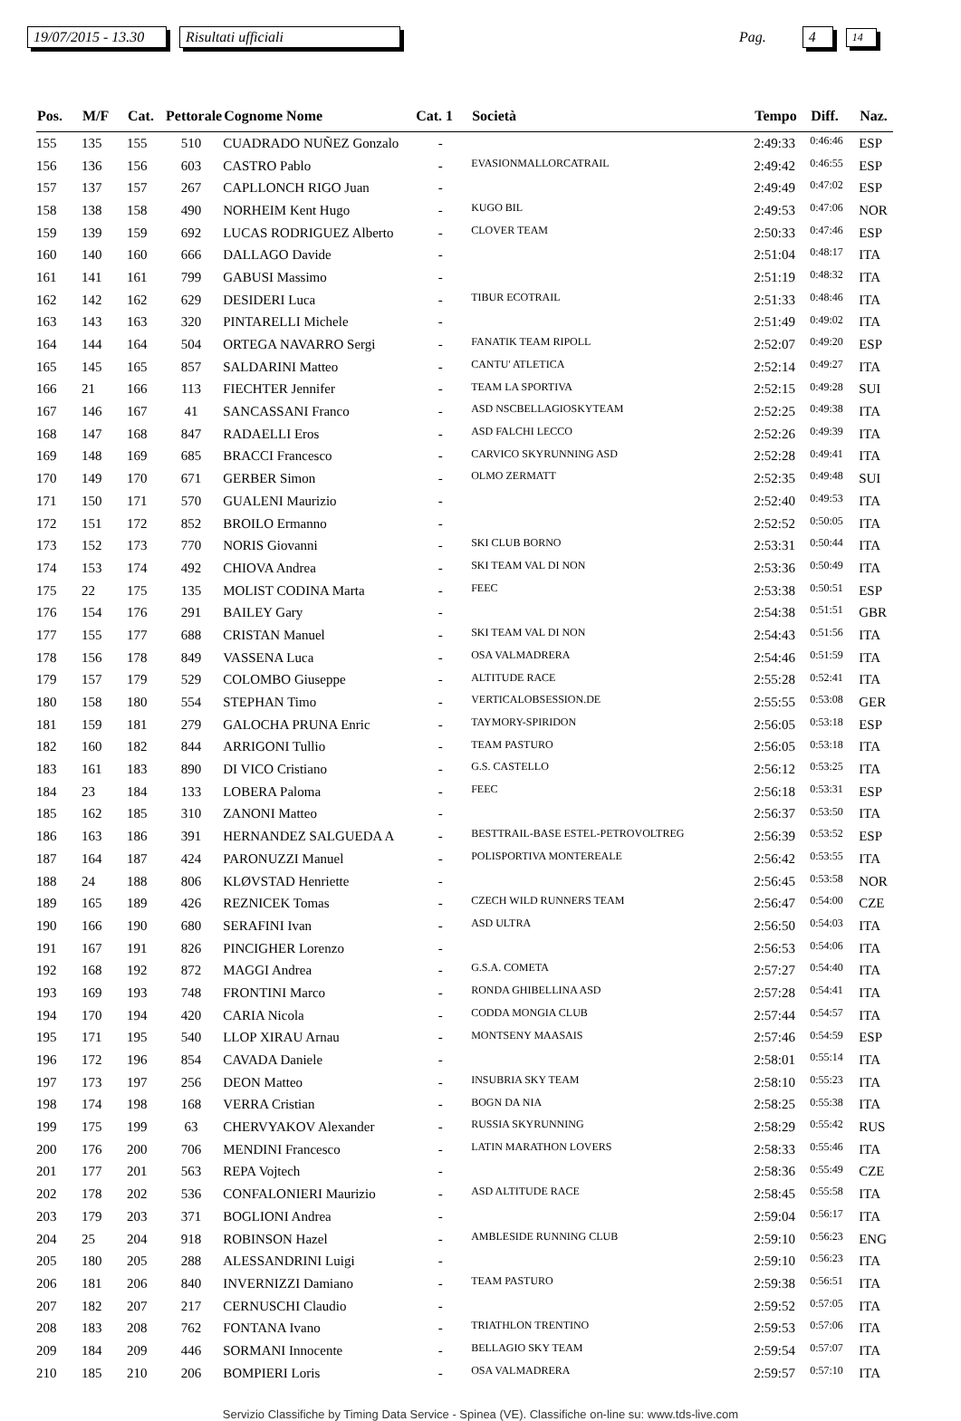19/07/2015 - 13.30 Risultati ufficiali Pag. 4 14
| Pos. | M/F | Cat. | Pettorale | Cognome Nome | Cat. 1 | Società | Tempo | Diff. | Naz. |
| --- | --- | --- | --- | --- | --- | --- | --- | --- | --- |
| 155 | 135 | 155 | 510 | CUADRADO NUÑEZ Gonzalo | - | | 2:49:33 | 0:46:46 | ESP |
| 156 | 136 | 156 | 603 | CASTRO Pablo | - | EVASIONMALLORCATRAIL | 2:49:42 | 0:46:55 | ESP |
| 157 | 137 | 157 | 267 | CAPLLONCH RIGO Juan | - | | 2:49:49 | 0:47:02 | ESP |
| 158 | 138 | 158 | 490 | NORHEIM Kent Hugo | - | KUGO BIL | 2:49:53 | 0:47:06 | NOR |
| 159 | 139 | 159 | 692 | LUCAS RODRIGUEZ Alberto | - | CLOVER TEAM | 2:50:33 | 0:47:46 | ESP |
| 160 | 140 | 160 | 666 | DALLAGO Davide | - | | 2:51:04 | 0:48:17 | ITA |
| 161 | 141 | 161 | 799 | GABUSI Massimo | - | | 2:51:19 | 0:48:32 | ITA |
| 162 | 142 | 162 | 629 | DESIDERI Luca | - | TIBUR ECOTRAIL | 2:51:33 | 0:48:46 | ITA |
| 163 | 143 | 163 | 320 | PINTARELLI Michele | - | | 2:51:49 | 0:49:02 | ITA |
| 164 | 144 | 164 | 504 | ORTEGA NAVARRO Sergi | - | FANATIK TEAM RIPOLL | 2:52:07 | 0:49:20 | ESP |
| 165 | 145 | 165 | 857 | SALDARINI Matteo | - | CANTU' ATLETICA | 2:52:14 | 0:49:27 | ITA |
| 166 | 21 | 166 | 113 | FIECHTER Jennifer | - | TEAM LA SPORTIVA | 2:52:15 | 0:49:28 | SUI |
| 167 | 146 | 167 | 41 | SANCASSANI Franco | - | ASD NSCBELLAGIOSKYTEAM | 2:52:25 | 0:49:38 | ITA |
| 168 | 147 | 168 | 847 | RADAELLI Eros | - | ASD FALCHI LECCO | 2:52:26 | 0:49:39 | ITA |
| 169 | 148 | 169 | 685 | BRACCI Francesco | - | CARVICO SKYRUNNING ASD | 2:52:28 | 0:49:41 | ITA |
| 170 | 149 | 170 | 671 | GERBER Simon | - | OLMO ZERMATT | 2:52:35 | 0:49:48 | SUI |
| 171 | 150 | 171 | 570 | GUALENI Maurizio | - | | 2:52:40 | 0:49:53 | ITA |
| 172 | 151 | 172 | 852 | BROILO Ermanno | - | | 2:52:52 | 0:50:05 | ITA |
| 173 | 152 | 173 | 770 | NORIS Giovanni | - | SKI CLUB BORNO | 2:53:31 | 0:50:44 | ITA |
| 174 | 153 | 174 | 492 | CHIOVA Andrea | - | SKI TEAM VAL DI NON | 2:53:36 | 0:50:49 | ITA |
| 175 | 22 | 175 | 135 | MOLIST CODINA Marta | - | FEEC | 2:53:38 | 0:50:51 | ESP |
| 176 | 154 | 176 | 291 | BAILEY Gary | - | | 2:54:38 | 0:51:51 | GBR |
| 177 | 155 | 177 | 688 | CRISTAN Manuel | - | SKI TEAM VAL DI NON | 2:54:43 | 0:51:56 | ITA |
| 178 | 156 | 178 | 849 | VASSENA Luca | - | OSA VALMADRERA | 2:54:46 | 0:51:59 | ITA |
| 179 | 157 | 179 | 529 | COLOMBO Giuseppe | - | ALTITUDE RACE | 2:55:28 | 0:52:41 | ITA |
| 180 | 158 | 180 | 554 | STEPHAN Timo | - | VERTICALOBSESSION.DE | 2:55:55 | 0:53:08 | GER |
| 181 | 159 | 181 | 279 | GALOCHA PRUNA Enric | - | TAYMORY-SPIRIDON | 2:56:05 | 0:53:18 | ESP |
| 182 | 160 | 182 | 844 | ARRIGONI Tullio | - | TEAM PASTURO | 2:56:05 | 0:53:18 | ITA |
| 183 | 161 | 183 | 890 | DI VICO Cristiano | - | G.S. CASTELLO | 2:56:12 | 0:53:25 | ITA |
| 184 | 23 | 184 | 133 | LOBERA Paloma | - | FEEC | 2:56:18 | 0:53:31 | ESP |
| 185 | 162 | 185 | 310 | ZANONI Matteo | - | | 2:56:37 | 0:53:50 | ITA |
| 186 | 163 | 186 | 391 | HERNANDEZ SALGUEDA A | - | BESTTRAIL-BASE ESTEL-PETROVOLTREG | 2:56:39 | 0:53:52 | ESP |
| 187 | 164 | 187 | 424 | PARONUZZI Manuel | - | POLISPORTIVA MONTEREALE | 2:56:42 | 0:53:55 | ITA |
| 188 | 24 | 188 | 806 | KLØVSTAD Henriette | - | | 2:56:45 | 0:53:58 | NOR |
| 189 | 165 | 189 | 426 | REZNICEK Tomas | - | CZECH WILD RUNNERS TEAM | 2:56:47 | 0:54:00 | CZE |
| 190 | 166 | 190 | 680 | SERAFINI Ivan | - | ASD ULTRA | 2:56:50 | 0:54:03 | ITA |
| 191 | 167 | 191 | 826 | PINCIGHER Lorenzo | - | | 2:56:53 | 0:54:06 | ITA |
| 192 | 168 | 192 | 872 | MAGGI Andrea | - | G.S.A. COMETA | 2:57:27 | 0:54:40 | ITA |
| 193 | 169 | 193 | 748 | FRONTINI Marco | - | RONDA GHIBELLINA ASD | 2:57:28 | 0:54:41 | ITA |
| 194 | 170 | 194 | 420 | CARIA Nicola | - | CODDA MONGIA CLUB | 2:57:44 | 0:54:57 | ITA |
| 195 | 171 | 195 | 540 | LLOP XIRAU Arnau | - | MONTSENY MAASAIS | 2:57:46 | 0:54:59 | ESP |
| 196 | 172 | 196 | 854 | CAVADA Daniele | - | | 2:58:01 | 0:55:14 | ITA |
| 197 | 173 | 197 | 256 | DEON Matteo | - | INSUBRIA SKY TEAM | 2:58:10 | 0:55:23 | ITA |
| 198 | 174 | 198 | 168 | VERRA Cristian | - | BOGN DA NIA | 2:58:25 | 0:55:38 | ITA |
| 199 | 175 | 199 | 63 | CHERVYAKOV Alexander | - | RUSSIA SKYRUNNING | 2:58:29 | 0:55:42 | RUS |
| 200 | 176 | 200 | 706 | MENDINI Francesco | - | LATIN MARATHON LOVERS | 2:58:33 | 0:55:46 | ITA |
| 201 | 177 | 201 | 563 | REPA Vojtech | - | | 2:58:36 | 0:55:49 | CZE |
| 202 | 178 | 202 | 536 | CONFALONIERI Maurizio | - | ASD ALTITUDE RACE | 2:58:45 | 0:55:58 | ITA |
| 203 | 179 | 203 | 371 | BOGLIONI Andrea | - | | 2:59:04 | 0:56:17 | ITA |
| 204 | 25 | 204 | 918 | ROBINSON Hazel | - | AMBLESIDE RUNNING CLUB | 2:59:10 | 0:56:23 | ENG |
| 205 | 180 | 205 | 288 | ALESSANDRINI Luigi | - | | 2:59:10 | 0:56:23 | ITA |
| 206 | 181 | 206 | 840 | INVERNIZZI Damiano | - | TEAM PASTURO | 2:59:38 | 0:56:51 | ITA |
| 207 | 182 | 207 | 217 | CERNUSCHI Claudio | - | | 2:59:52 | 0:57:05 | ITA |
| 208 | 183 | 208 | 762 | FONTANA Ivano | - | TRIATHLON TRENTINO | 2:59:53 | 0:57:06 | ITA |
| 209 | 184 | 209 | 446 | SORMANI Innocente | - | BELLAGIO SKY TEAM | 2:59:54 | 0:57:07 | ITA |
| 210 | 185 | 210 | 206 | BOMPIERI Loris | - | OSA VALMADRERA | 2:59:57 | 0:57:10 | ITA |
Servizio Classifiche by Timing Data Service - Spinea (VE). Classifiche on-line su: www.tds-live.com